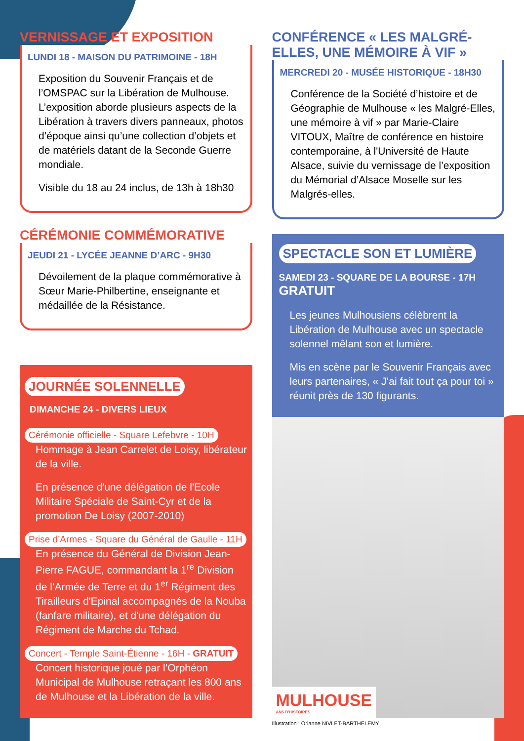VERNISSAGE ET EXPOSITION
LUNDI 18 - MAISON DU PATRIMOINE - 18H
Exposition du Souvenir Français et de l’OMSPAC sur la Libération de Mulhouse. L’exposition aborde plusieurs aspects de la Libération à travers divers panneaux, photos d’époque ainsi qu’une collection d’objets et de matériels datant de la Seconde Guerre mondiale.
Visible du 18 au 24 inclus, de 13h à 18h30
CÉRÉMONIE COMMÉMORATIVE
JEUDI 21 - LYCÉE JEANNE D’ARC - 9H30
Dévoilement de la plaque commémorative à Sœur Marie-Philbertine, enseignante et médaillée de la Résistance.
JOURNÉE SOLENNELLE
DIMANCHE 24 - DIVERS LIEUX
Cérémonie officielle - Square Lefebvre - 10H
Hommage à Jean Carrelet de Loisy, libérateur de la ville.
En présence d'une délégation de l'Ecole Militaire Spéciale de Saint-Cyr et de la promotion De Loisy (2007-2010)
Prise d’Armes - Square du Général de Gaulle - 11H
En présence du Général de Division Jean-Pierre FAGUE, commandant la 1<sup>re</sup> Division de l’Armée de Terre et du 1<sup>er</sup> Régiment des Tirailleurs d'Epinal accompagnés de la Nouba (fanfare militaire), et d'une délégation du Régiment de Marche du Tchad.
Concert - Temple Saint-Étienne - 16H - GRATUIT
Concert historique joué par l’Orphéon Municipal de Mulhouse retraçant les 800 ans de Mulhouse et la Libération de la ville.
CONFÉRENCE « LES MALGRÉ-ELLES, UNE MÉMOIRE À VIF »
MERCREDI 20 - MUSÉE HISTORIQUE - 18H30
Conférence de la Société d’histoire et de Géographie de Mulhouse « les Malgré-Elles, une mémoire à vif » par Marie-Claire VITOUX, Maître de conférence en histoire contemporaine, à l'Université de Haute Alsace, suivie du vernissage de l’exposition du Mémorial d’Alsace Moselle sur les Malgrés-elles.
SPECTACLE SON ET LUMIÈRE
SAMEDI 23 - SQUARE DE LA BOURSE - 17H
GRATUIT
Les jeunes Mulhousiens célèbrent la Libération de Mulhouse avec un spectacle solennel mêlant son et lumière.
Mis en scène par le Souvenir Français avec leurs partenaires, « J’ai fait tout ça pour toi » réunit près de 130 figurants.
MULHOUSE
ANS D'HISTOIRES
Illustration : Orianne NIVLET-BARTHELEMY